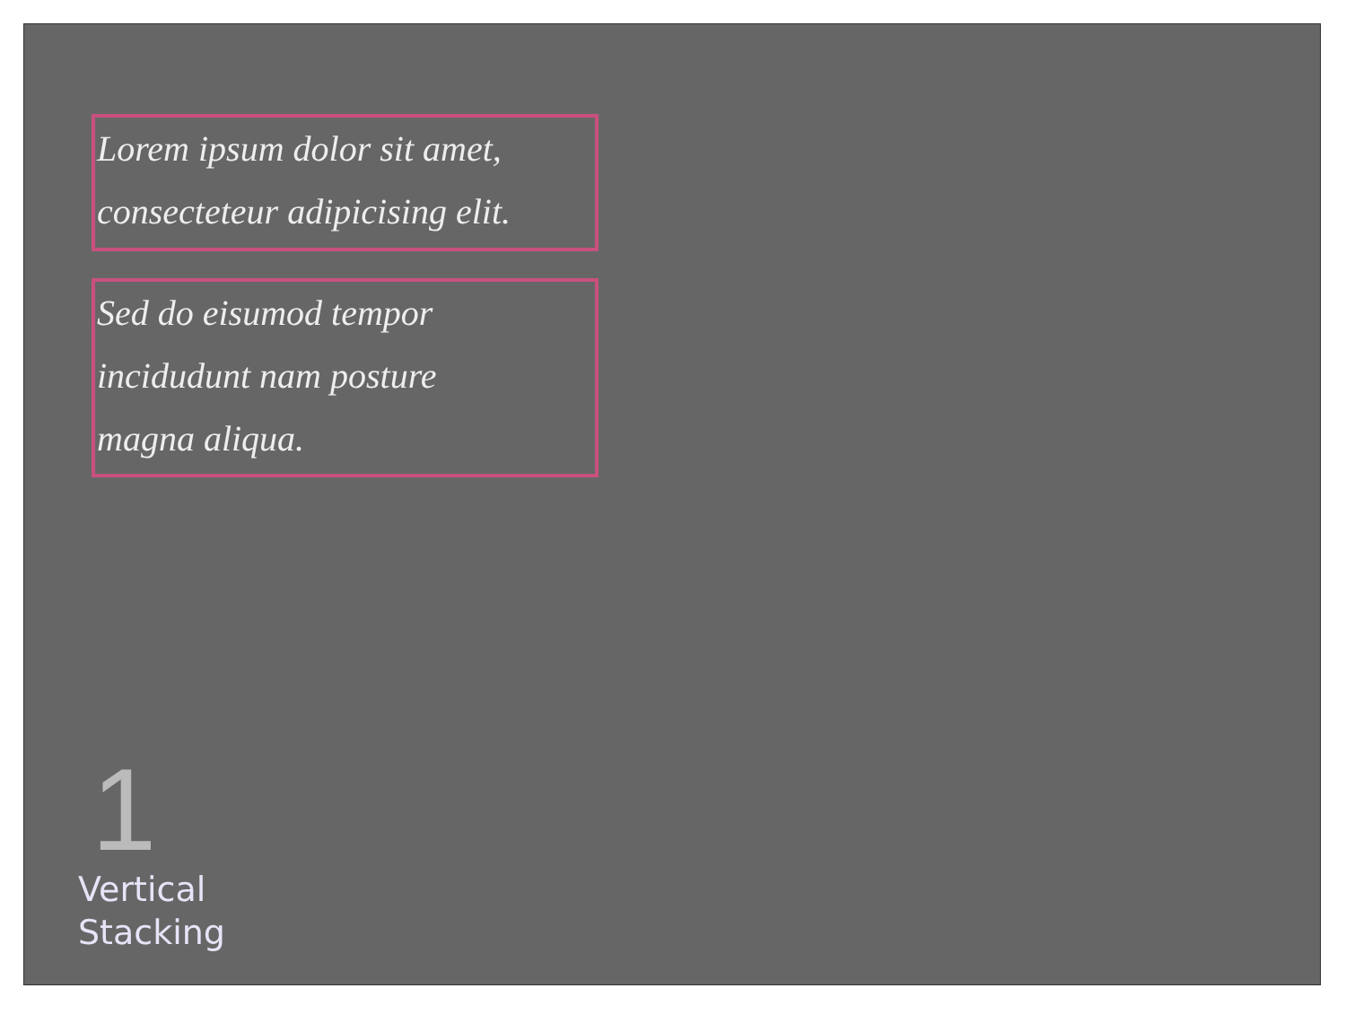Lorem ipsum dolor sit amet,
consecteteur adipicising elit.
Sed do eisumod tempor
incidudunt nam posture
magna aliqua.
1
Vertical
Stacking